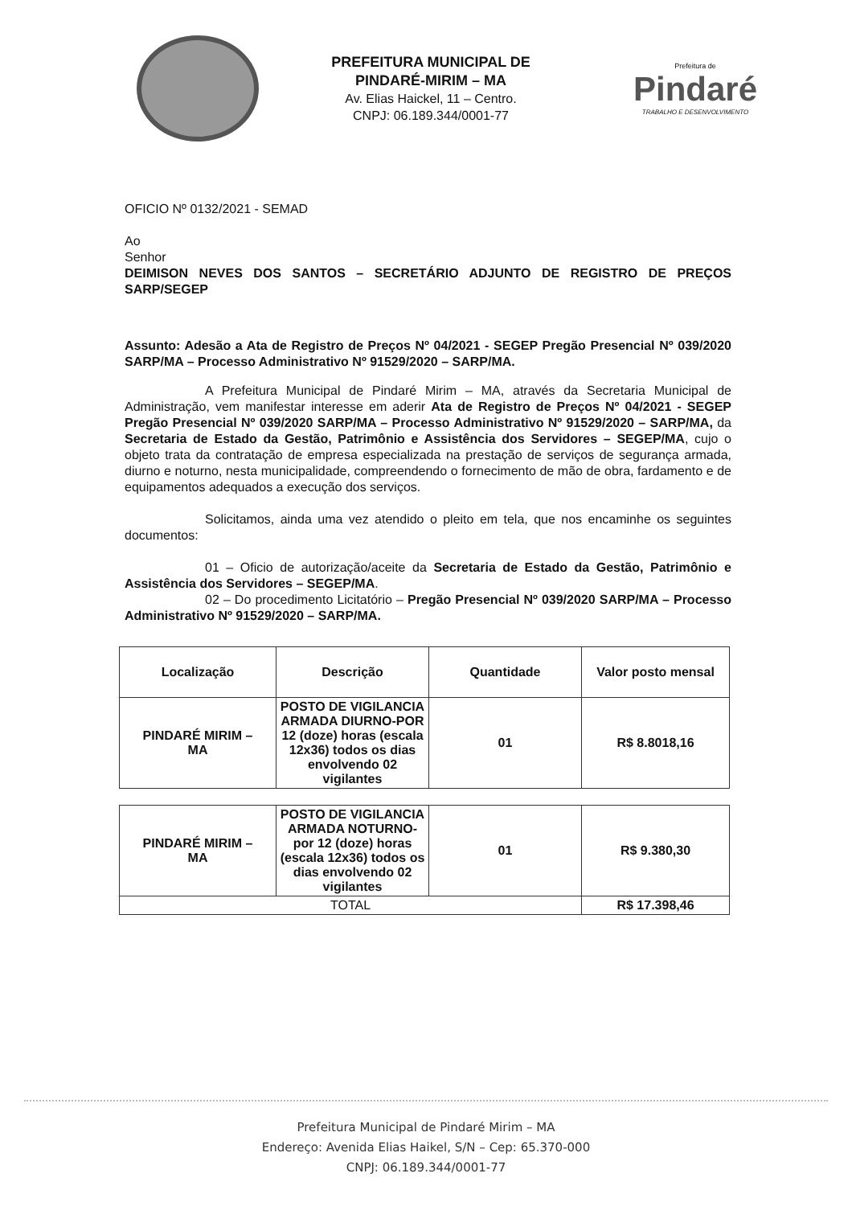PREFEITURA MUNICIPAL DE
PINDARÉ-MIRIM – MA
Av. Elias Haickel, 11 – Centro.
CNPJ: 06.189.344/0001-77
Prefeitura de
Pindaré
TRABALHO E DESENVOLVIMENTO
OFICIO Nº 0132/2021 - SEMAD
Ao
Senhor
DEIMISON NEVES DOS SANTOS – SECRETÁRIO ADJUNTO DE REGISTRO DE PREÇOS SARP/SEGEP
Assunto: Adesão a Ata de Registro de Preços Nº 04/2021 - SEGEP Pregão Presencial Nº 039/2020 SARP/MA – Processo Administrativo Nº 91529/2020 – SARP/MA.
A Prefeitura Municipal de Pindaré Mirim – MA, através da Secretaria Municipal de Administração, vem manifestar interesse em aderir Ata de Registro de Preços Nº 04/2021 - SEGEP Pregão Presencial Nº 039/2020 SARP/MA – Processo Administrativo Nº 91529/2020 – SARP/MA, da Secretaria de Estado da Gestão, Patrimônio e Assistência dos Servidores – SEGEP/MA, cujo o objeto trata da contratação de empresa especializada na prestação de serviços de segurança armada, diurno e noturno, nesta municipalidade, compreendendo o fornecimento de mão de obra, fardamento e de equipamentos adequados a execução dos serviços.
Solicitamos, ainda uma vez atendido o pleito em tela, que nos encaminhe os seguintes documentos:
01 – Oficio de autorização/aceite da Secretaria de Estado da Gestão, Patrimônio e Assistência dos Servidores – SEGEP/MA.
02 – Do procedimento Licitatório – Pregão Presencial Nº 039/2020 SARP/MA – Processo Administrativo Nº 91529/2020 – SARP/MA.
| Localização | Descrição | Quantidade | Valor posto mensal |
| --- | --- | --- | --- |
| PINDARÉ MIRIM – MA | POSTO DE VIGILANCIA ARMADA DIURNO-POR 12 (doze) horas (escala 12x36) todos os dias envolvendo 02 vigilantes | 01 | R$ 8.8018,16 |
| PINDARÉ MIRIM – MA | POSTO DE VIGILANCIA ARMADA NOTURNO-por 12 (doze) horas (escala 12x36) todos os dias envolvendo 02 vigilantes | 01 | R$ 9.380,30 |
| TOTAL | | | R$ 17.398,46 |
Prefeitura Municipal de Pindaré Mirim – MA
Endereço: Avenida Elias Haikel, S/N – Cep: 65.370-000
CNPJ: 06.189.344/0001-77